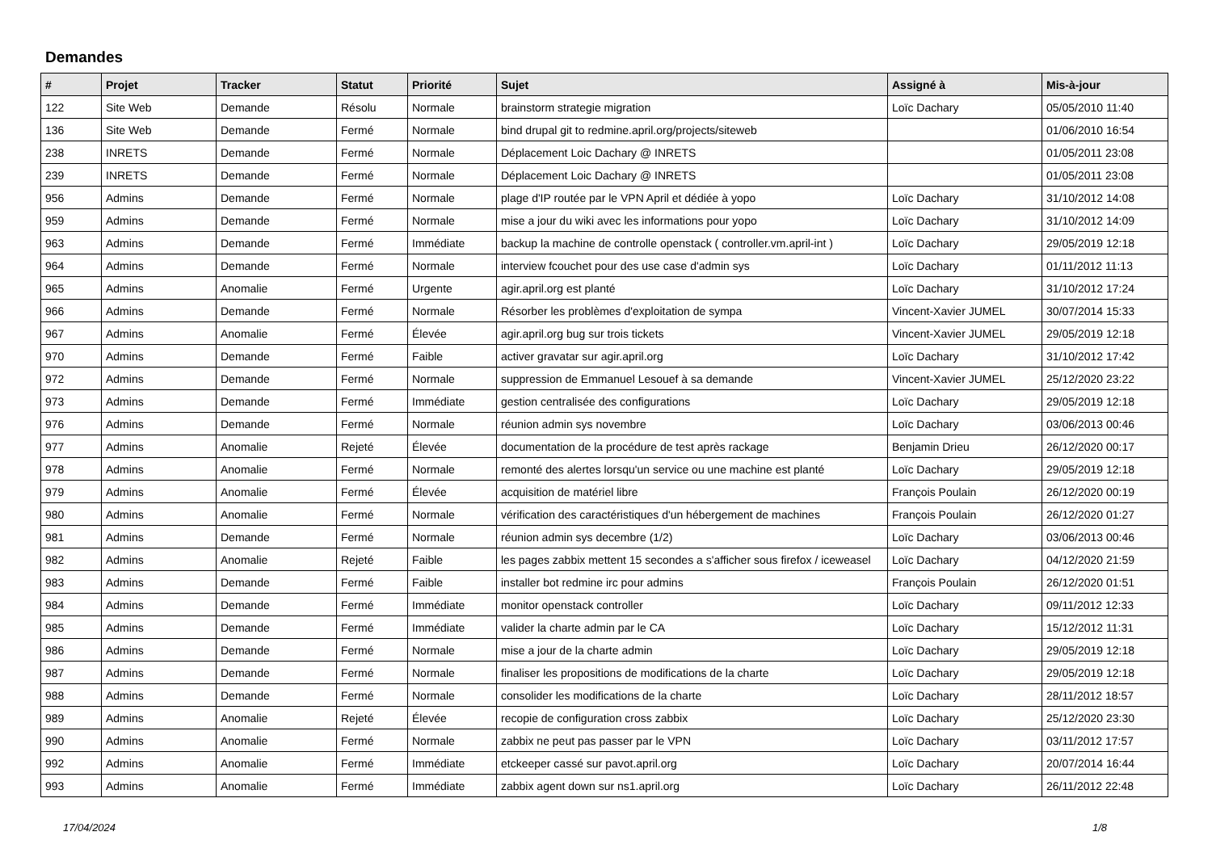Demandes
| # | Projet | Tracker | Statut | Priorité | Sujet | Assigné à | Mis-à-jour |
| --- | --- | --- | --- | --- | --- | --- | --- |
| 122 | Site Web | Demande | Résolu | Normale | brainstorm strategie migration | Loïc Dachary | 05/05/2010 11:40 |
| 136 | Site Web | Demande | Fermé | Normale | bind drupal git to redmine.april.org/projects/siteweb | | 01/06/2010 16:54 |
| 238 | INRETS | Demande | Fermé | Normale | Déplacement Loic Dachary @ INRETS | | 01/05/2011 23:08 |
| 239 | INRETS | Demande | Fermé | Normale | Déplacement Loic Dachary @ INRETS | | 01/05/2011 23:08 |
| 956 | Admins | Demande | Fermé | Normale | plage d'IP routée par le VPN April et dédiée à yopo | Loïc Dachary | 31/10/2012 14:08 |
| 959 | Admins | Demande | Fermé | Normale | mise a jour du wiki avec les informations pour yopo | Loïc Dachary | 31/10/2012 14:09 |
| 963 | Admins | Demande | Fermé | Immédiate | backup la machine de controlle openstack ( controller.vm.april-int ) | Loïc Dachary | 29/05/2019 12:18 |
| 964 | Admins | Demande | Fermé | Normale | interview fcouchet pour des use case d'admin sys | Loïc Dachary | 01/11/2012 11:13 |
| 965 | Admins | Anomalie | Fermé | Urgente | agir.april.org est planté | Loïc Dachary | 31/10/2012 17:24 |
| 966 | Admins | Demande | Fermé | Normale | Résorber les problèmes d'exploitation de sympa | Vincent-Xavier JUMEL | 30/07/2014 15:33 |
| 967 | Admins | Anomalie | Fermé | Élevée | agir.april.org bug sur trois tickets | Vincent-Xavier JUMEL | 29/05/2019 12:18 |
| 970 | Admins | Demande | Fermé | Faible | activer gravatar sur agir.april.org | Loïc Dachary | 31/10/2012 17:42 |
| 972 | Admins | Demande | Fermé | Normale | suppression de Emmanuel Lesouef à sa demande | Vincent-Xavier JUMEL | 25/12/2020 23:22 |
| 973 | Admins | Demande | Fermé | Immédiate | gestion centralisée des configurations | Loïc Dachary | 29/05/2019 12:18 |
| 976 | Admins | Demande | Fermé | Normale | réunion admin sys novembre | Loïc Dachary | 03/06/2013 00:46 |
| 977 | Admins | Anomalie | Rejeté | Élevée | documentation de la procédure de test après rackage | Benjamin Drieu | 26/12/2020 00:17 |
| 978 | Admins | Anomalie | Fermé | Normale | remonté des alertes lorsqu'un service ou une machine est planté | Loïc Dachary | 29/05/2019 12:18 |
| 979 | Admins | Anomalie | Fermé | Élevée | acquisition de matériel libre | François Poulain | 26/12/2020 00:19 |
| 980 | Admins | Anomalie | Fermé | Normale | vérification des caractéristiques d'un hébergement de machines | François Poulain | 26/12/2020 01:27 |
| 981 | Admins | Demande | Fermé | Normale | réunion admin sys decembre (1/2) | Loïc Dachary | 03/06/2013 00:46 |
| 982 | Admins | Anomalie | Rejeté | Faible | les pages zabbix mettent 15 secondes a s'afficher sous firefox / iceweasel | Loïc Dachary | 04/12/2020 21:59 |
| 983 | Admins | Demande | Fermé | Faible | installer bot redmine irc pour admins | François Poulain | 26/12/2020 01:51 |
| 984 | Admins | Demande | Fermé | Immédiate | monitor openstack controller | Loïc Dachary | 09/11/2012 12:33 |
| 985 | Admins | Demande | Fermé | Immédiate | valider la charte admin par le CA | Loïc Dachary | 15/12/2012 11:31 |
| 986 | Admins | Demande | Fermé | Normale | mise a jour de la charte admin | Loïc Dachary | 29/05/2019 12:18 |
| 987 | Admins | Demande | Fermé | Normale | finaliser les propositions de modifications de la charte | Loïc Dachary | 29/05/2019 12:18 |
| 988 | Admins | Demande | Fermé | Normale | consolider les modifications de la charte | Loïc Dachary | 28/11/2012 18:57 |
| 989 | Admins | Anomalie | Rejeté | Élevée | recopie de configuration cross zabbix | Loïc Dachary | 25/12/2020 23:30 |
| 990 | Admins | Anomalie | Fermé | Normale | zabbix ne peut pas passer par le VPN | Loïc Dachary | 03/11/2012 17:57 |
| 992 | Admins | Anomalie | Fermé | Immédiate | etckeeper cassé sur pavot.april.org | Loïc Dachary | 20/07/2014 16:44 |
| 993 | Admins | Anomalie | Fermé | Immédiate | zabbix agent down sur ns1.april.org | Loïc Dachary | 26/11/2012 22:48 |
17/04/2024 1/8